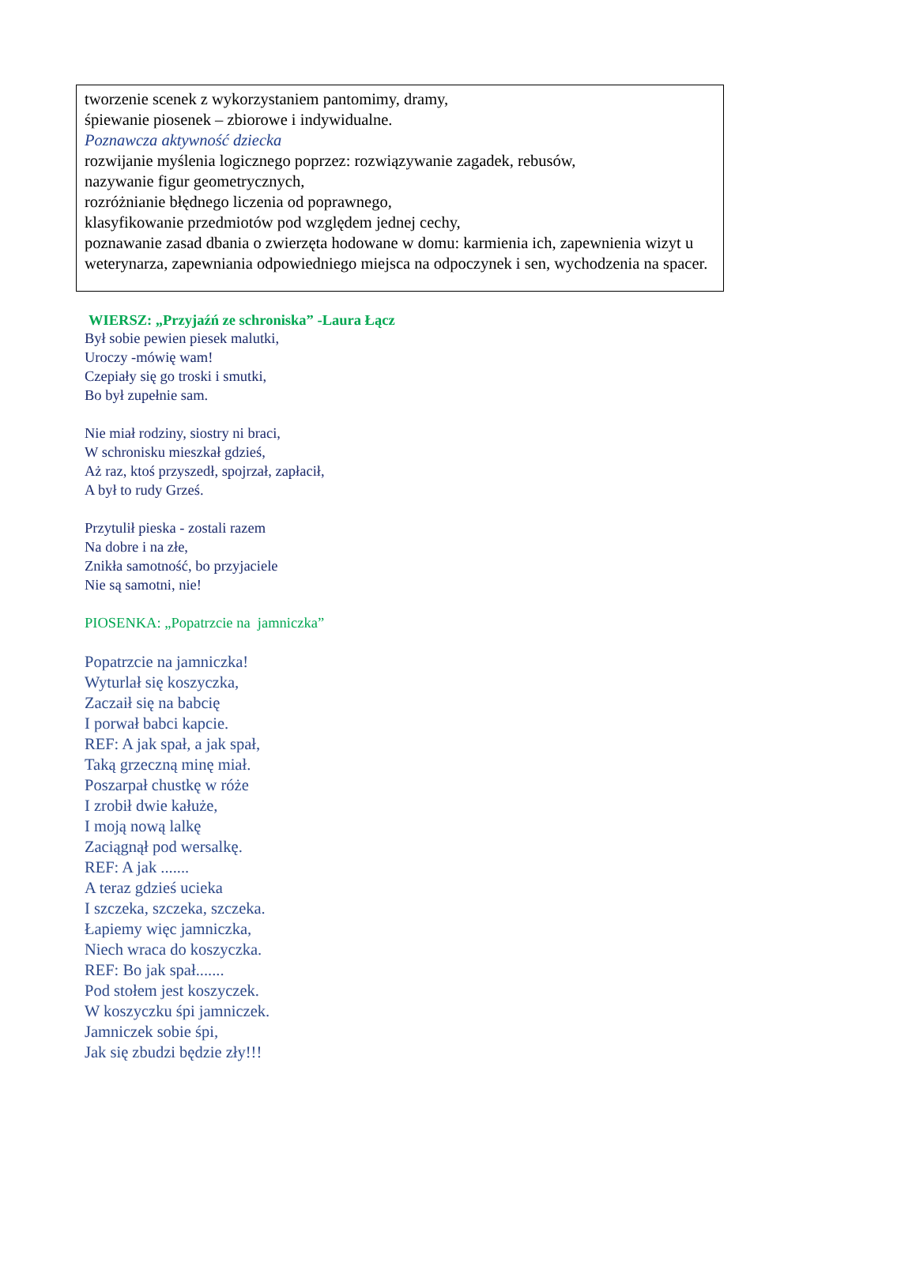tworzenie scenek z wykorzystaniem pantomimy, dramy,
śpiewanie piosenek – zbiorowe i indywidualne.
Poznawcza aktywność dziecka
rozwijanie myślenia logicznego poprzez: rozwiązywanie zagadek, rebusów,
nazywanie figur geometrycznych,
rozróżnianie błędnego liczenia od poprawnego,
klasyfikowanie przedmiotów pod względem jednej cechy,
poznawanie zasad dbania o zwierzęta hodowane w domu: karmienia ich, zapewnienia wizyt u weterynarza, zapewniania odpowiedniego miejsca na odpoczynek i sen, wychodzenia na spacer.
WIERSZ: „Przyjaźń ze schroniska” -Laura Łącz
Był sobie pewien piesek malutki,
Uroczy -mówię wam!
Czepiały się go troski i smutki,
Bo był zupełnie sam.
Nie miał rodziny, siostry ni braci,
W schronisku mieszkał gdzieś,
Aż raz, ktoś przyszedł, spojrzał, zapłacił,
A był to rudy Grześ.
Przytulił pieska - zostali razem
Na dobre i na złe,
Znikła samotność, bo przyjaciele
Nie są samotni, nie!
PIOSENKA: „Popatrzcie na jamniczka”
Popatrzcie na jamniczka!
Wyturlał się koszyczka,
Zaczaił się na babcię
I porwał babci kapcie.
REF: A jak spał, a jak spał,
Taką grzeczną minę miał.
Poszarpał chustkę w róże
I zrobił dwie kałuże,
I moją nową lalkę
Zaciągnął pod wersalkę.
REF: A jak .......
A teraz gdzieś ucieka
I szczeka, szczeka, szczeka.
Łapiemy więc jamniczka,
Niech wraca do koszyczka.
REF: Bo jak spał.......
Pod stołem jest koszyczek.
W koszyczku śpi jamniczek.
Jamniczek sobie śpi,
Jak się zbudzi będzie zły!!!